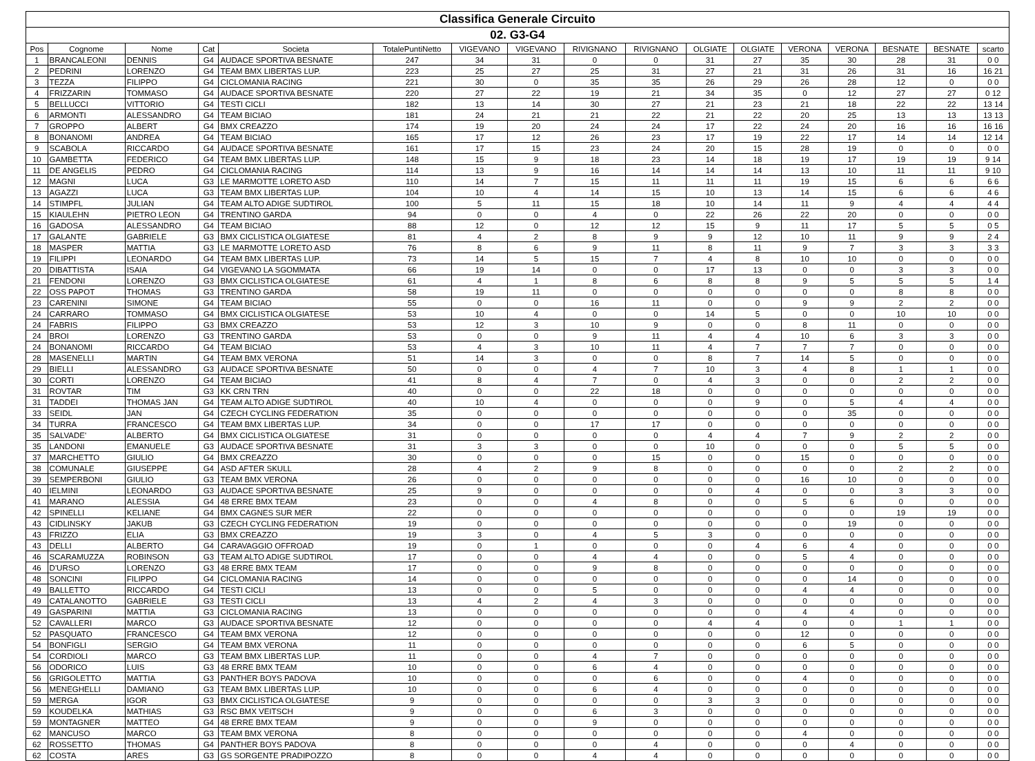| Classifica Generale Circuito | | | | | | | | | | | | | | | | |
| --- | --- | --- | --- | --- | --- | --- | --- | --- | --- | --- | --- | --- | --- | --- | --- | --- |
| 02. G3-G4 | | | | | | | | | | | | | | | | |
| Pos | Cognome | Nome | Cat | Societa | TotalePuntiNetto | VIGEVANO | VIGEVANO | RIVIGNANO | RIVIGNANO | OLGIATE | OLGIATE | VERONA | VERONA | BESNATE | BESNATE | scarto |
| 1 | BRANCALEONI | DENNIS | G4 | AUDACE SPORTIVA BESNATE | 247 | 34 | 31 | 0 | 0 | 31 | 27 | 35 | 30 | 28 | 31 | 0 0 |
| 2 | PEDRINI | LORENZO | G4 | TEAM BMX LIBERTAS LUP. | 223 | 25 | 27 | 25 | 31 | 27 | 21 | 31 | 26 | 31 | 16 | 16 21 |
| 3 | TEZZA | FILIPPO | G4 | CICLOMANIA RACING | 221 | 30 | 0 | 35 | 35 | 26 | 29 | 26 | 28 | 12 | 0 | 0 0 |
| 4 | FRIZZARIN | TOMMASO | G4 | AUDACE SPORTIVA BESNATE | 220 | 27 | 22 | 19 | 21 | 34 | 35 | 0 | 12 | 27 | 27 | 0 12 |
| 5 | BELLUCCI | VITTORIO | G4 | TESTI CICLI | 182 | 13 | 14 | 30 | 27 | 21 | 23 | 21 | 18 | 22 | 22 | 13 14 |
| 6 | ARMONTI | ALESSANDRO | G4 | TEAM BICIAO | 181 | 24 | 21 | 21 | 22 | 21 | 22 | 20 | 25 | 13 | 13 | 13 13 |
| 7 | GROPPO | ALBERT | G4 | BMX CREAZZO | 174 | 19 | 20 | 24 | 24 | 17 | 22 | 24 | 20 | 16 | 16 | 16 16 |
| 8 | BONANOMI | ANDREA | G4 | TEAM BICIAO | 165 | 17 | 12 | 26 | 23 | 17 | 19 | 22 | 17 | 14 | 14 | 12 14 |
| 9 | SCABOLA | RICCARDO | G4 | AUDACE SPORTIVA BESNATE | 161 | 17 | 15 | 23 | 24 | 20 | 15 | 28 | 19 | 0 | 0 | 0 0 |
| 10 | GAMBETTA | FEDERICO | G4 | TEAM BMX LIBERTAS LUP. | 148 | 15 | 9 | 18 | 23 | 14 | 18 | 19 | 17 | 19 | 19 | 9 14 |
| 11 | DE ANGELIS | PEDRO | G4 | CICLOMANIA RACING | 114 | 13 | 9 | 16 | 14 | 14 | 14 | 13 | 10 | 11 | 11 | 9 10 |
| 12 | MAGNI | LUCA | G3 | LE MARMOTTE LORETO ASD | 110 | 14 | 7 | 15 | 11 | 11 | 11 | 19 | 15 | 6 | 6 | 6 6 |
| 13 | AGAZZI | LUCA | G3 | TEAM BMX LIBERTAS LUP. | 104 | 10 | 4 | 14 | 15 | 10 | 13 | 14 | 15 | 6 | 6 | 4 6 |
| 14 | STIMPFL | JULIAN | G4 | TEAM ALTO ADIGE SUDTIROL | 100 | 5 | 11 | 15 | 18 | 10 | 14 | 11 | 9 | 4 | 4 | 4 4 |
| 15 | KIAULEHN | PIETRO LEON | G4 | TRENTINO GARDA | 94 | 0 | 0 | 4 | 0 | 22 | 26 | 22 | 20 | 0 | 0 | 0 0 |
| 16 | GADOSA | ALESSANDRO | G4 | TEAM BICIAO | 88 | 12 | 0 | 12 | 12 | 15 | 9 | 11 | 17 | 5 | 5 | 0 5 |
| 17 | GALANTE | GABRIELE | G3 | BMX CICLISTICA OLGIATESE | 81 | 4 | 2 | 8 | 9 | 9 | 12 | 10 | 11 | 9 | 9 | 2 4 |
| 18 | MASPER | MATTIA | G3 | LE MARMOTTE LORETO ASD | 76 | 8 | 6 | 9 | 11 | 8 | 11 | 9 | 7 | 3 | 3 | 3 3 |
| 19 | FILIPPI | LEONARDO | G4 | TEAM BMX LIBERTAS LUP. | 73 | 14 | 5 | 15 | 7 | 4 | 8 | 10 | 10 | 0 | 0 | 0 0 |
| 20 | DIBATTISTA | ISAIA | G4 | VIGEVANO LA SGOMMATA | 66 | 19 | 14 | 0 | 0 | 17 | 13 | 0 | 0 | 3 | 3 | 0 0 |
| 21 | FENDONI | LORENZO | G3 | BMX CICLISTICA OLGIATESE | 61 | 4 | 1 | 8 | 6 | 8 | 8 | 9 | 5 | 5 | 5 | 1 4 |
| 22 | OSS PAPOT | THOMAS | G3 | TRENTINO GARDA | 58 | 19 | 11 | 0 | 0 | 0 | 0 | 0 | 0 | 8 | 8 | 0 0 |
| 23 | CARENINI | SIMONE | G4 | TEAM BICIAO | 55 | 0 | 0 | 16 | 11 | 0 | 0 | 9 | 9 | 2 | 2 | 0 0 |
| 24 | CARRARO | TOMMASO | G4 | BMX CICLISTICA OLGIATESE | 53 | 10 | 4 | 0 | 0 | 14 | 5 | 0 | 0 | 10 | 10 | 0 0 |
| 24 | FABRIS | FILIPPO | G3 | BMX CREAZZO | 53 | 12 | 3 | 10 | 9 | 0 | 0 | 8 | 11 | 0 | 0 | 0 0 |
| 24 | BROI | LORENZO | G3 | TRENTINO GARDA | 53 | 0 | 0 | 9 | 11 | 4 | 4 | 10 | 6 | 3 | 3 | 0 0 |
| 24 | BONANOMI | RICCARDO | G4 | TEAM BICIAO | 53 | 4 | 3 | 10 | 11 | 4 | 7 | 7 | 7 | 0 | 0 | 0 0 |
| 28 | MASENELLI | MARTIN | G4 | TEAM BMX VERONA | 51 | 14 | 3 | 0 | 0 | 8 | 7 | 14 | 5 | 0 | 0 | 0 0 |
| 29 | BIELLI | ALESSANDRO | G3 | AUDACE SPORTIVA BESNATE | 50 | 0 | 0 | 4 | 7 | 10 | 3 | 4 | 8 | 1 | 1 | 0 0 |
| 30 | CORTI | LORENZO | G4 | TEAM BICIAO | 41 | 8 | 4 | 7 | 0 | 4 | 3 | 0 | 0 | 2 | 2 | 0 0 |
| 31 | ROVTAR | TIM | G3 | KK CRN TRN | 40 | 0 | 0 | 22 | 18 | 0 | 0 | 0 | 0 | 0 | 0 | 0 0 |
| 31 | TADDEI | THOMAS JAN | G4 | TEAM ALTO ADIGE SUDTIROL | 40 | 10 | 4 | 0 | 0 | 0 | 9 | 0 | 5 | 4 | 4 | 0 0 |
| 33 | SEIDL | JAN | G4 | CZECH CYCLING FEDERATION | 35 | 0 | 0 | 0 | 0 | 0 | 0 | 0 | 35 | 0 | 0 | 0 0 |
| 34 | TURRA | FRANCESCO | G4 | TEAM BMX LIBERTAS LUP. | 34 | 0 | 0 | 17 | 17 | 0 | 0 | 0 | 0 | 0 | 0 | 0 0 |
| 35 | SALVADE' | ALBERTO | G4 | BMX CICLISTICA OLGIATESE | 31 | 0 | 0 | 0 | 0 | 4 | 4 | 7 | 9 | 2 | 2 | 0 0 |
| 35 | LANDONI | EMANUELE | G3 | AUDACE SPORTIVA BESNATE | 31 | 3 | 3 | 0 | 0 | 10 | 0 | 0 | 0 | 5 | 5 | 0 0 |
| 37 | MARCHETTO | GIULIO | G4 | BMX CREAZZO | 30 | 0 | 0 | 0 | 15 | 0 | 0 | 15 | 0 | 0 | 0 | 0 0 |
| 38 | COMUNALE | GIUSEPPE | G4 | ASD AFTER SKULL | 28 | 4 | 2 | 9 | 8 | 0 | 0 | 0 | 0 | 2 | 2 | 0 0 |
| 39 | SEMPERBONI | GIULIO | G3 | TEAM BMX VERONA | 26 | 0 | 0 | 0 | 0 | 0 | 0 | 16 | 10 | 0 | 0 | 0 0 |
| 40 | IELMINI | LEONARDO | G3 | AUDACE SPORTIVA BESNATE | 25 | 9 | 0 | 0 | 0 | 0 | 4 | 0 | 0 | 3 | 3 | 0 0 |
| 41 | MARANO | ALESSIA | G4 | 48 ERRE BMX TEAM | 23 | 0 | 0 | 4 | 8 | 0 | 0 | 5 | 6 | 0 | 0 | 0 0 |
| 42 | SPINELLI | KELIANE | G4 | BMX CAGNES SUR MER | 22 | 0 | 0 | 0 | 0 | 0 | 0 | 0 | 0 | 19 | 19 | 0 0 |
| 43 | CIDLINSKY | JAKUB | G3 | CZECH CYCLING FEDERATION | 19 | 0 | 0 | 0 | 0 | 0 | 0 | 0 | 19 | 0 | 0 | 0 0 |
| 43 | FRIZZO | ELIA | G3 | BMX CREAZZO | 19 | 3 | 0 | 4 | 5 | 3 | 0 | 0 | 0 | 0 | 0 | 0 0 |
| 43 | DELLI | ALBERTO | G4 | CARAVAGGIO OFFROAD | 19 | 0 | 1 | 0 | 0 | 0 | 4 | 6 | 4 | 0 | 0 | 0 0 |
| 46 | SCARAMUZZA | ROBINSON | G3 | TEAM ALTO ADIGE SUDTIROL | 17 | 0 | 0 | 4 | 4 | 0 | 0 | 5 | 4 | 0 | 0 | 0 0 |
| 46 | D'URSO | LORENZO | G3 | 48 ERRE BMX TEAM | 17 | 0 | 0 | 9 | 8 | 0 | 0 | 0 | 0 | 0 | 0 | 0 0 |
| 48 | SONCINI | FILIPPO | G4 | CICLOMANIA RACING | 14 | 0 | 0 | 0 | 0 | 0 | 0 | 0 | 14 | 0 | 0 | 0 0 |
| 49 | BALLETTO | RICCARDO | G4 | TESTI CICLI | 13 | 0 | 0 | 5 | 0 | 0 | 0 | 4 | 4 | 0 | 0 | 0 0 |
| 49 | CATALANOTTO | GABRIELE | G3 | TESTI CICLI | 13 | 4 | 2 | 4 | 3 | 0 | 0 | 0 | 0 | 0 | 0 | 0 0 |
| 49 | GASPARINI | MATTIA | G3 | CICLOMANIA RACING | 13 | 0 | 0 | 0 | 0 | 0 | 0 | 4 | 4 | 0 | 0 | 0 0 |
| 52 | CAVALLERI | MARCO | G3 | AUDACE SPORTIVA BESNATE | 12 | 0 | 0 | 0 | 0 | 4 | 4 | 0 | 0 | 1 | 1 | 0 0 |
| 52 | PASQUATO | FRANCESCO | G4 | TEAM BMX VERONA | 12 | 0 | 0 | 0 | 0 | 0 | 0 | 12 | 0 | 0 | 0 | 0 0 |
| 54 | BONFIGLI | SERGIO | G4 | TEAM BMX VERONA | 11 | 0 | 0 | 0 | 0 | 0 | 0 | 6 | 5 | 0 | 0 | 0 0 |
| 54 | CORDIOLI | MARCO | G3 | TEAM BMX LIBERTAS LUP. | 11 | 0 | 0 | 4 | 7 | 0 | 0 | 0 | 0 | 0 | 0 | 0 0 |
| 56 | ODORICO | LUIS | G3 | 48 ERRE BMX TEAM | 10 | 0 | 0 | 6 | 4 | 0 | 0 | 0 | 0 | 0 | 0 | 0 0 |
| 56 | GRIGOLETTO | MATTIA | G3 | PANTHER BOYS PADOVA | 10 | 0 | 0 | 0 | 6 | 0 | 0 | 4 | 0 | 0 | 0 | 0 0 |
| 56 | MENEGHELLI | DAMIANO | G3 | TEAM BMX LIBERTAS LUP. | 10 | 0 | 0 | 6 | 4 | 0 | 0 | 0 | 0 | 0 | 0 | 0 0 |
| 59 | MERGA | IGOR | G3 | BMX CICLISTICA OLGIATESE | 9 | 0 | 0 | 0 | 0 | 3 | 3 | 0 | 0 | 0 | 0 | 0 0 |
| 59 | KOUDELKA | MATHIAS | G3 | RSC BMX VEITSCH | 9 | 0 | 0 | 6 | 3 | 0 | 0 | 0 | 0 | 0 | 0 | 0 0 |
| 59 | MONTAGNER | MATTEO | G4 | 48 ERRE BMX TEAM | 9 | 0 | 0 | 9 | 0 | 0 | 0 | 0 | 0 | 0 | 0 | 0 0 |
| 62 | MANCUSO | MARCO | G3 | TEAM BMX VERONA | 8 | 0 | 0 | 0 | 0 | 0 | 0 | 4 | 0 | 0 | 0 | 0 0 |
| 62 | ROSSETTO | THOMAS | G4 | PANTHER BOYS PADOVA | 8 | 0 | 0 | 0 | 4 | 0 | 0 | 0 | 4 | 0 | 0 | 0 0 |
| 62 | COSTA | ARES | G3 | GS SORGENTE PRADIPOZZO | 8 | 0 | 0 | 4 | 4 | 0 | 0 | 0 | 0 | 0 | 0 | 0 0 |